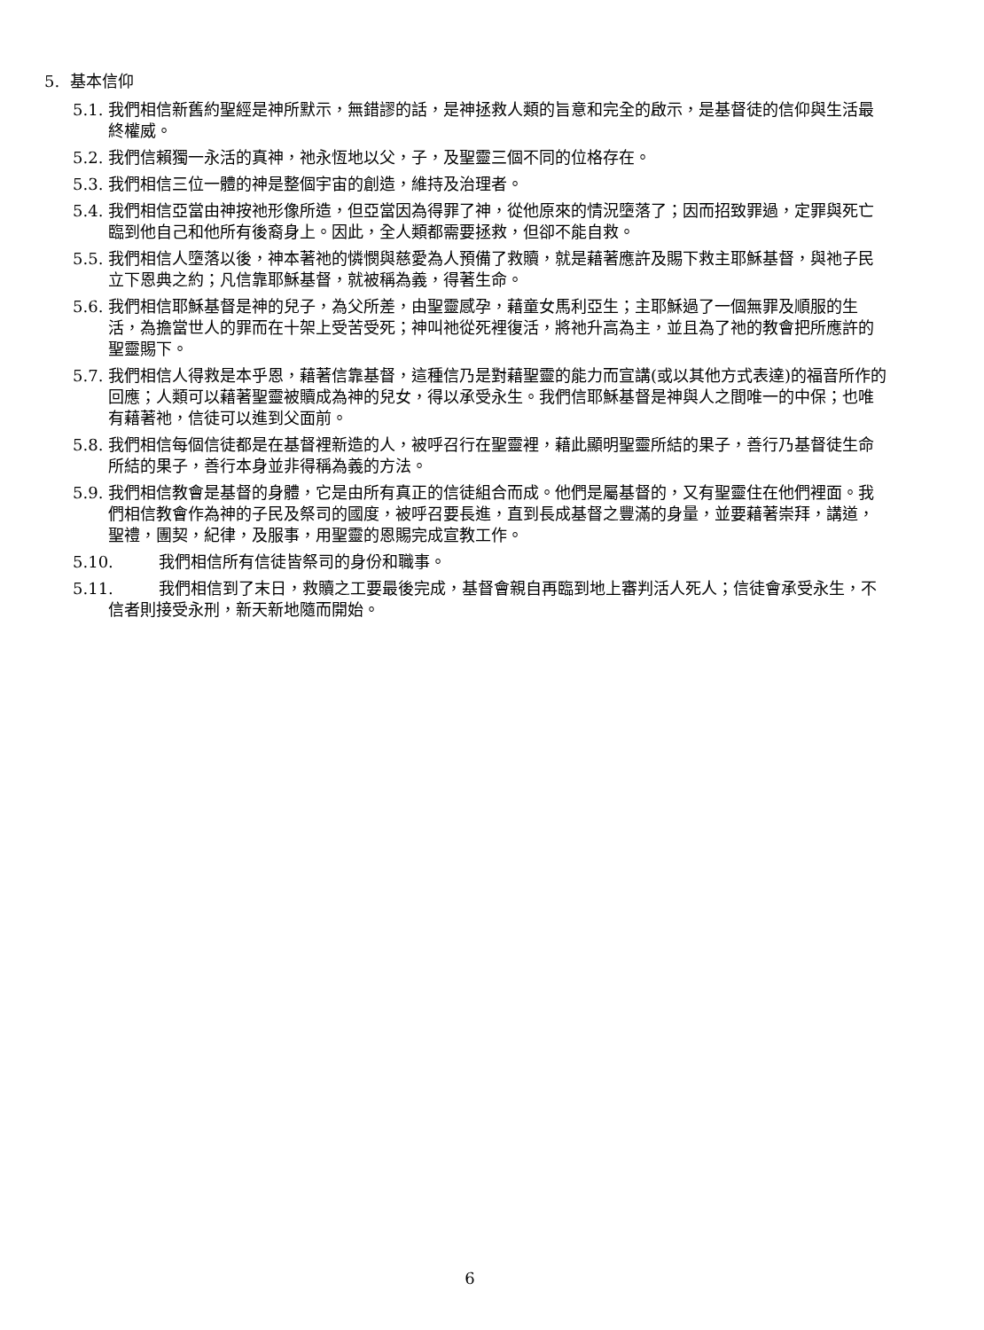5. 基本信仰
5.1. 我們相信新舊約聖經是神所默示，無錯謬的話，是神拯救人類的旨意和完全的啟示，是基督徒的信仰與生活最終權威。
5.2. 我們信賴獨一永活的真神，祂永恆地以父，子，及聖靈三個不同的位格存在。
5.3. 我們相信三位一體的神是整個宇宙的創造，維持及治理者。
5.4. 我們相信亞當由神按祂形像所造，但亞當因為得罪了神，從他原來的情況墮落了；因而招致罪過，定罪與死亡臨到他自己和他所有後裔身上。因此，全人類都需要拯救，但卻不能自救。
5.5. 我們相信人墮落以後，神本著祂的憐憫與慈愛為人預備了救贖，就是藉著應許及賜下救主耶穌基督，與祂子民立下恩典之約；凡信靠耶穌基督，就被稱為義，得著生命。
5.6. 我們相信耶穌基督是神的兒子，為父所差，由聖靈感孕，藉童女馬利亞生；主耶穌過了一個無罪及順服的生活，為擔當世人的罪而在十架上受苦受死；神叫祂從死裡復活，將祂升高為主，並且為了祂的教會把所應許的聖靈賜下。
5.7. 我們相信人得救是本乎恩，藉著信靠基督，這種信乃是對藉聖靈的能力而宣講(或以其他方式表達)的福音所作的回應；人類可以藉著聖靈被贖成為神的兒女，得以承受永生。我們信耶穌基督是神與人之間唯一的中保；也唯有藉著祂，信徒可以進到父面前。
5.8. 我們相信每個信徒都是在基督裡新造的人，被呼召行在聖靈裡，藉此顯明聖靈所結的果子，善行乃基督徒生命所結的果子，善行本身並非得稱為義的方法。
5.9. 我們相信教會是基督的身體，它是由所有真正的信徒組合而成。他們是屬基督的，又有聖靈住在他們裡面。我們相信教會作為神的子民及祭司的國度，被呼召要長進，直到長成基督之豐滿的身量，並要藉著崇拜，講道，聖禮，團契，紀律，及服事，用聖靈的恩賜完成宣教工作。
5.10. 我們相信所有信徒皆祭司的身份和職事。
5.11. 我們相信到了末日，救贖之工要最後完成，基督會親自再臨到地上審判活人死人；信徒會承受永生，不信者則接受永刑，新天新地隨而開始。
6